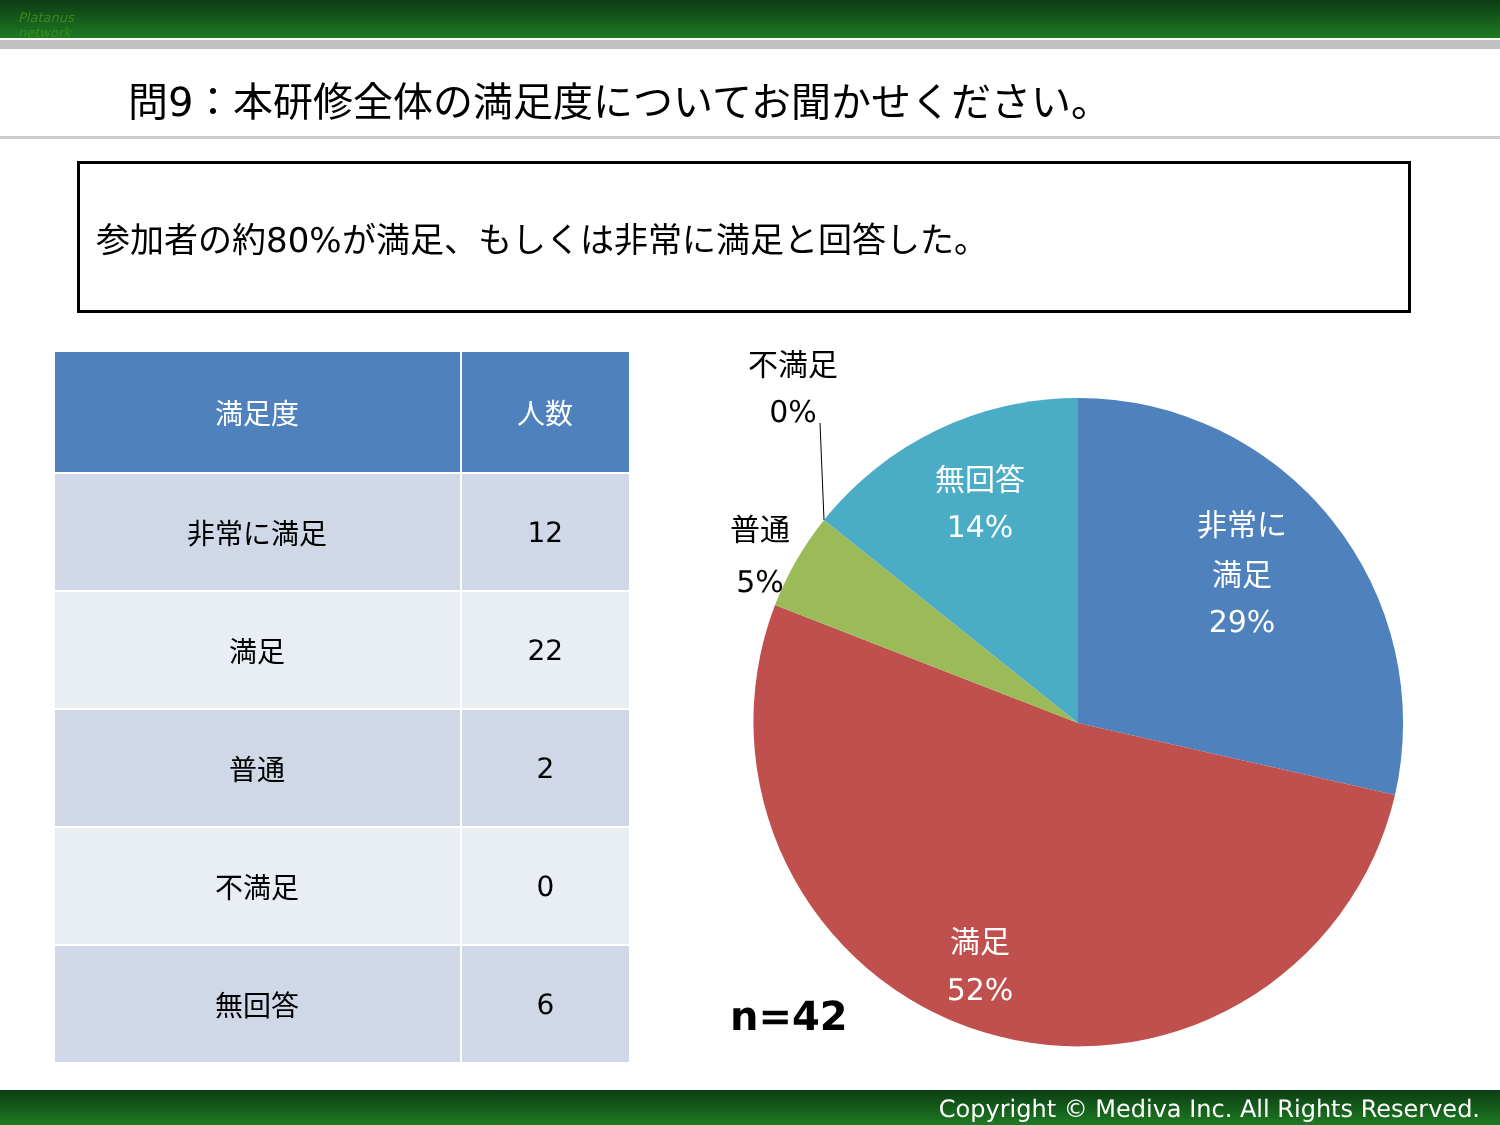Platanus network
問9：本研修全体の満足度についてお聞かせください。
参加者の約80%が満足、もしくは非常に満足と回答した。
| 満足度 | 人数 |
| --- | --- |
| 非常に満足 | 12 |
| 満足 | 22 |
| 普通 | 2 |
| 不満足 | 0 |
| 無回答 | 6 |
非常に
満足
29%
無回答
14%
満足
52%
普通
5%
不満足
0%
n=42
Copyright © Mediva Inc. All Rights Reserved.